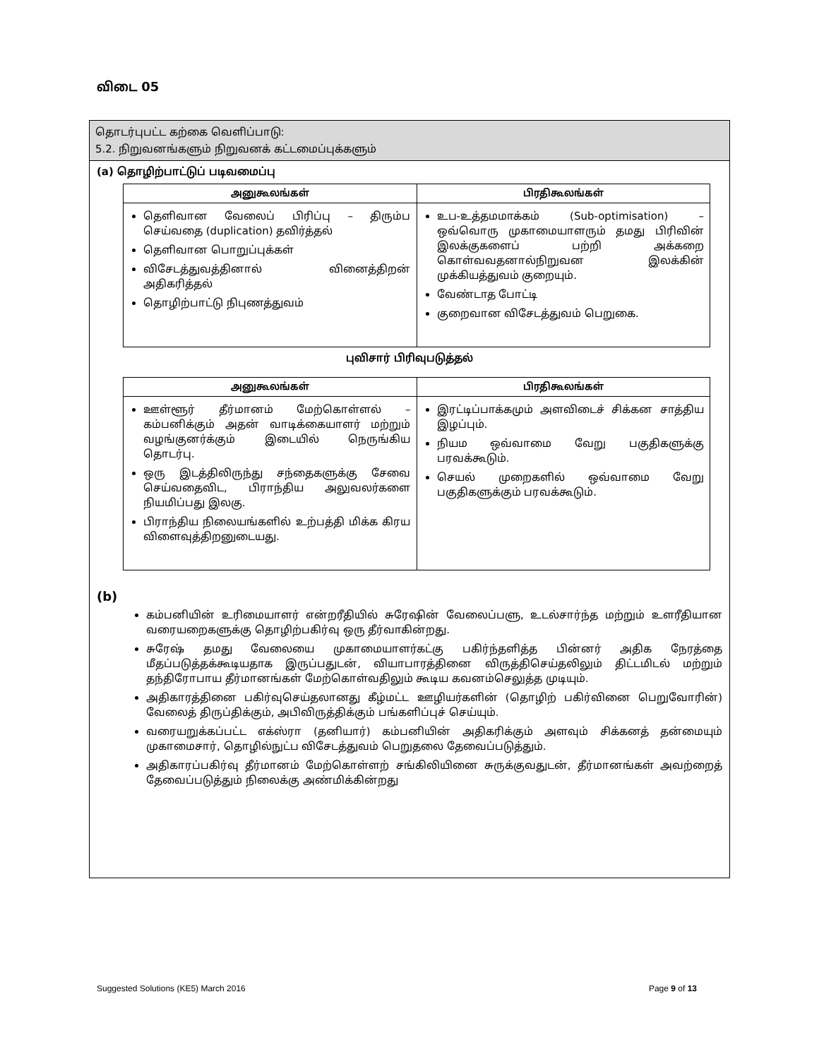விடை 05
தொடர்புபட்ட கற்கை வெளிப்பாடு:
5.2. நிறுவனங்களும் நிறுவனக் கட்டமைப்புக்களும்
(a) தொழிற்பாட்டுப் படிவமைப்பு
| அனுகூலங்கள் | பிரதிகூலங்கள் |
| --- | --- |
| தெளிவான வேலைப் பிரிப்பு – திரும்ப செய்வதை (duplication) தவிர்த்தல் தெளிவான பொறுப்புக்கள் விசேடத்துவத்தினால் வினைத்திறன் அதிகரித்தல் தொழிற்பாட்டு நிபுணத்துவம் | உப-உத்தமமாக்கம் (Sub-optimisation) – ஒவ்வொரு முகாமையாளரும் தமது பிரிவின் இலக்குகளைப் பற்றி அக்கறை கொள்வவதனால்நிறுவன இலக்கின் முக்கியத்துவம் குறையும். வேண்டாத போட்டி குறைவான விசேடத்துவம் பெறுகை. |
புவிசார் பிரிவுபடுத்தல்
| அனுகூலங்கள் | பிரதிகூலங்கள் |
| --- | --- |
| ஊள்ளூர் தீர்மானம் மேற்கொள்ளல் – கம்பனிக்கும் அதன் வாடிக்கையாளர் மற்றும் வழங்குனர்க்கும் இடையில் நெருங்கிய தொடர்பு. ஒரு இடத்திலிருந்து சந்தைகளுக்கு சேவை செய்வதைவிட, பிராந்திய அலுவலர்களை நியமிப்பது இலகு. பிராந்திய நிலையங்களில் உற்பத்தி மிக்க கிரய விளைவுத்திறனுடையது. | இரட்டிப்பாக்கமும் அளவிடைச் சிக்கன சாத்திய இழப்பும். நியம ஒவ்வாமை வேறு பகுதிகளுக்கு பரவக்கூடும். செயல் முறைகளில் ஒவ்வாமை வேறு பகுதிகளுக்கும் பரவக்கூடும். |
(b)
கம்பனியின் உரிமையாளர் என்றரீதியில் சுரேஷின் வேலைப்பளு, உடல்சார்ந்த மற்றும் உளரீதியான வரையறைகளுக்கு தொழிற்பகிர்வு ஒரு தீர்வாகின்றது.
சுரேஷ் தமது வேலையை முகாமையாளர்கட்கு பகிர்ந்தளித்த பின்னர் அதிக நேரத்தை மீதப்படுத்தக்கூடியதாக இருப்பதுடன், வியாபாரத்தினை விருத்திசெய்தலிலும் திட்டமிடல் மற்றும் தந்திரோபாய தீர்மானங்கள் மேற்கொள்வதிலும் கூடிய கவனம்செலுத்த முடியும்.
அதிகாரத்தினை பகிர்வுசெய்தலானது கீழ்மட்ட ஊழியர்களின் (தொழிற் பகிர்வினை பெறுவோரின்) வேலைத் திருப்திக்கும், அபிவிருத்திக்கும் பங்களிப்புச் செய்யும்.
வரையறுக்கப்பட்ட எக்ஸ்ரா (தனியார்) கம்பனியின் அதிகரிக்கும் அளவும் சிக்கனத் தன்மையும் முகாமைசார், தொழில்நுட்ப விசேடத்துவம் பெறுதலை தேவைப்படுத்தும்.
அதிகாரப்பகிர்வு தீர்மானம் மேற்கொள்ளற் சங்கிலியினை சுருக்குவதுடன், தீர்மானங்கள் அவற்றைத் தேவைப்படுத்தும் நிலைக்கு அண்மிக்கின்றது
Suggested Solutions (KE5) March 2016 Page 9 of 13